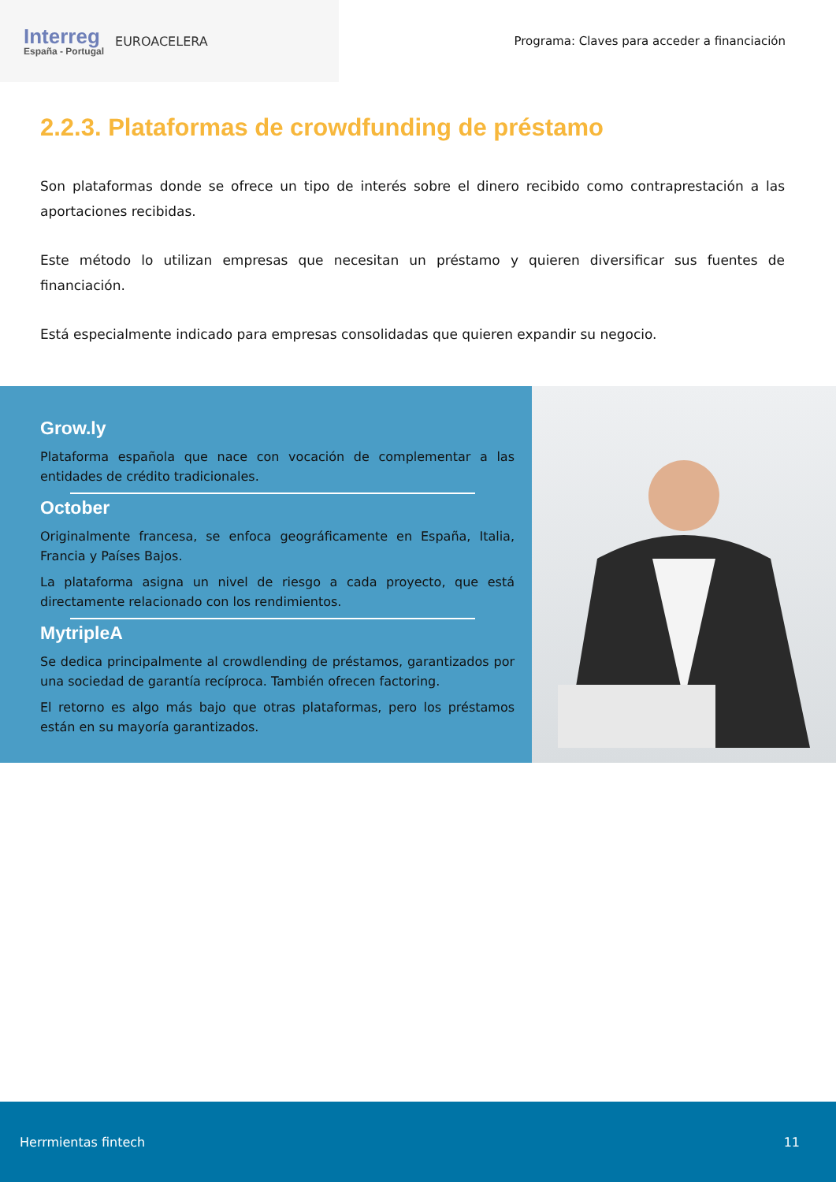Interreg
España - Portugal
EUROACELERA
Programa: Claves para acceder a financiación
2.2.3. Plataformas de crowdfunding de préstamo
Son plataformas donde se ofrece un tipo de interés sobre el dinero recibido como contraprestación a las aportaciones recibidas.
Este método lo utilizan empresas que necesitan un préstamo y quieren diversificar sus fuentes de financiación.
Está especialmente indicado para empresas consolidadas que quieren expandir su negocio.
Grow.ly
Plataforma española que nace con vocación de complementar a las entidades de crédito tradicionales.
October
Originalmente francesa, se enfoca geográficamente en España, Italia, Francia y Países Bajos.
La plataforma asigna un nivel de riesgo a cada proyecto, que está directamente relacionado con los rendimientos.
MytripleA
Se dedica principalmente al crowdlending de préstamos, garantizados por una sociedad de garantía recíproca. También ofrecen factoring.
El retorno es algo más bajo que otras plataformas, pero los préstamos están en su mayoría garantizados.
Herrmientas fintech 11